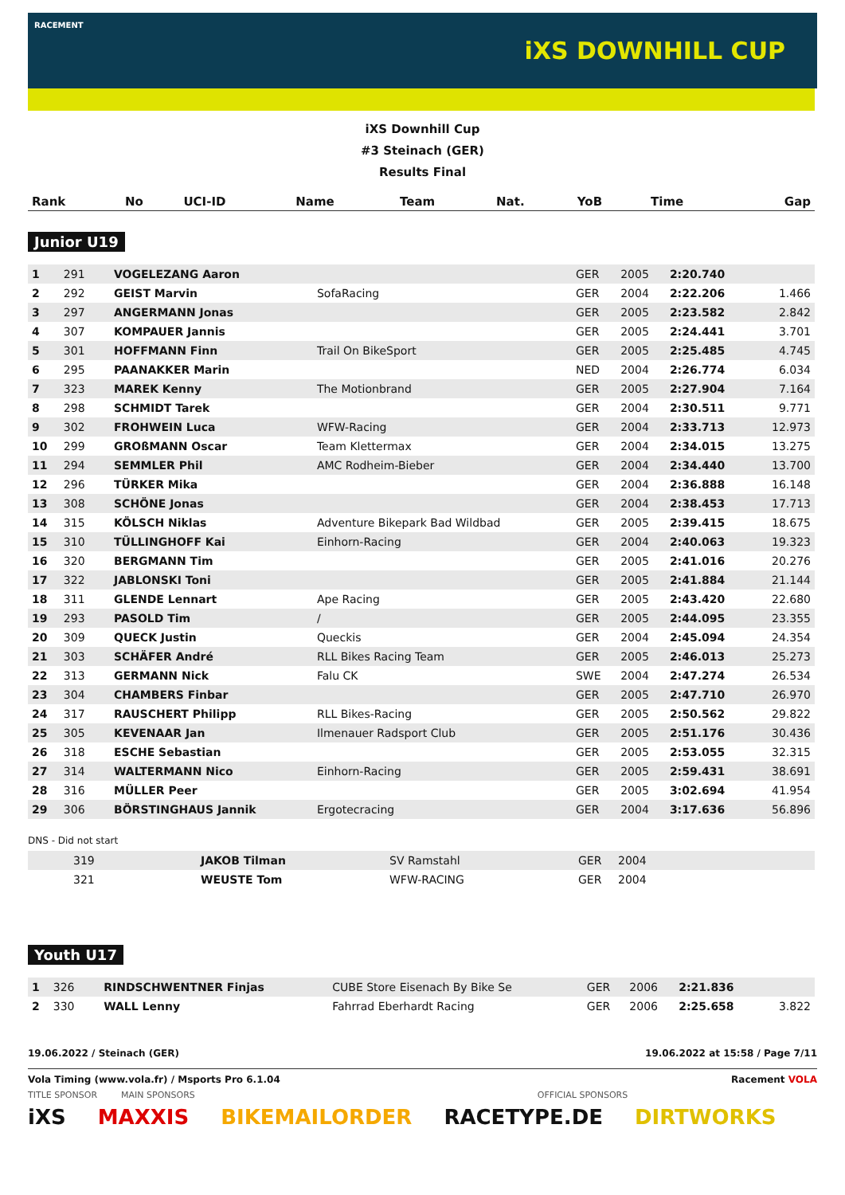RACEMENT
iXS DOWNHILL CUP
iXS Downhill Cup
#3 Steinach (GER)
Results Final
| Rank | No | UCI-ID | Name | Team | Nat. | YoB | Time | Gap |
| --- | --- | --- | --- | --- | --- | --- | --- | --- |
Junior U19
| 1 | 291 | | VOGELEZANG Aaron | | GER | 2005 | 2:20.740 | |
| 2 | 292 | | GEIST Marvin | SofaRacing | GER | 2004 | 2:22.206 | 1.466 |
| 3 | 297 | | ANGERMANN Jonas | | GER | 2005 | 2:23.582 | 2.842 |
| 4 | 307 | | KOMPAUER Jannis | | GER | 2005 | 2:24.441 | 3.701 |
| 5 | 301 | | HOFFMANN Finn | Trail On BikeSport | GER | 2005 | 2:25.485 | 4.745 |
| 6 | 295 | | PAANAKKER Marin | | NED | 2004 | 2:26.774 | 6.034 |
| 7 | 323 | | MAREK Kenny | The Motionbrand | GER | 2005 | 2:27.904 | 7.164 |
| 8 | 298 | | SCHMIDT Tarek | | GER | 2004 | 2:30.511 | 9.771 |
| 9 | 302 | | FROHWEIN Luca | WFW-Racing | GER | 2004 | 2:33.713 | 12.973 |
| 10 | 299 | | GROßMANN Oscar | Team Klettermax | GER | 2004 | 2:34.015 | 13.275 |
| 11 | 294 | | SEMMLER Phil | AMC Rodheim-Bieber | GER | 2004 | 2:34.440 | 13.700 |
| 12 | 296 | | TÜRKER Mika | | GER | 2004 | 2:36.888 | 16.148 |
| 13 | 308 | | SCHÖNE Jonas | | GER | 2004 | 2:38.453 | 17.713 |
| 14 | 315 | | KÖLSCH Niklas | Adventure Bikepark Bad Wildbad | GER | 2005 | 2:39.415 | 18.675 |
| 15 | 310 | | TÜLLINGHOFF Kai | Einhorn-Racing | GER | 2004 | 2:40.063 | 19.323 |
| 16 | 320 | | BERGMANN Tim | | GER | 2005 | 2:41.016 | 20.276 |
| 17 | 322 | | JABLONSKI Toni | | GER | 2005 | 2:41.884 | 21.144 |
| 18 | 311 | | GLENDE Lennart | Ape Racing | GER | 2005 | 2:43.420 | 22.680 |
| 19 | 293 | | PASOLD Tim | / | GER | 2005 | 2:44.095 | 23.355 |
| 20 | 309 | | QUECK Justin | Queckis | GER | 2004 | 2:45.094 | 24.354 |
| 21 | 303 | | SCHÄFER André | RLL Bikes Racing Team | GER | 2005 | 2:46.013 | 25.273 |
| 22 | 313 | | GERMANN Nick | Falu CK | SWE | 2004 | 2:47.274 | 26.534 |
| 23 | 304 | | CHAMBERS Finbar | | GER | 2005 | 2:47.710 | 26.970 |
| 24 | 317 | | RAUSCHERT Philipp | RLL Bikes-Racing | GER | 2005 | 2:50.562 | 29.822 |
| 25 | 305 | | KEVENAAR Jan | Ilmenauer Radsport Club | GER | 2005 | 2:51.176 | 30.436 |
| 26 | 318 | | ESCHE Sebastian | | GER | 2005 | 2:53.055 | 32.315 |
| 27 | 314 | | WALTERMANN Nico | Einhorn-Racing | GER | 2005 | 2:59.431 | 38.691 |
| 28 | 316 | | MÜLLER Peer | | GER | 2005 | 3:02.694 | 41.954 |
| 29 | 306 | | BÖRSTINGHAUS Jannik | Ergotecracing | GER | 2004 | 3:17.636 | 56.896 |
DNS - Did not start
| | 319 | JAKOB Tilman | SV Ramstahl | GER | 2004 |
| | 321 | WEUSTE Tom | WFW-RACING | GER | 2004 |
Youth U17
| 1 | 326 | | RINDSCHWENTNER Finjas | CUBE Store Eisenach By Bike Se | GER | 2006 | 2:21.836 | |
| 2 | 330 | | WALL Lenny | Fahrrad Eberhardt Racing | GER | 2006 | 2:25.658 | 3.822 |
19.06.2022 / Steinach (GER) 19.06.2022 at 15:58 / Page 7/11
Vola Timing (www.vola.fr) / Msports Pro 6.1.04 Racement VOLA
TITLE SPONSOR MAIN SPONSORS OFFICIAL SPONSORS
iXS MAXXIS BIKEMAILORDER RACETYPE.DE DIRTWORKS